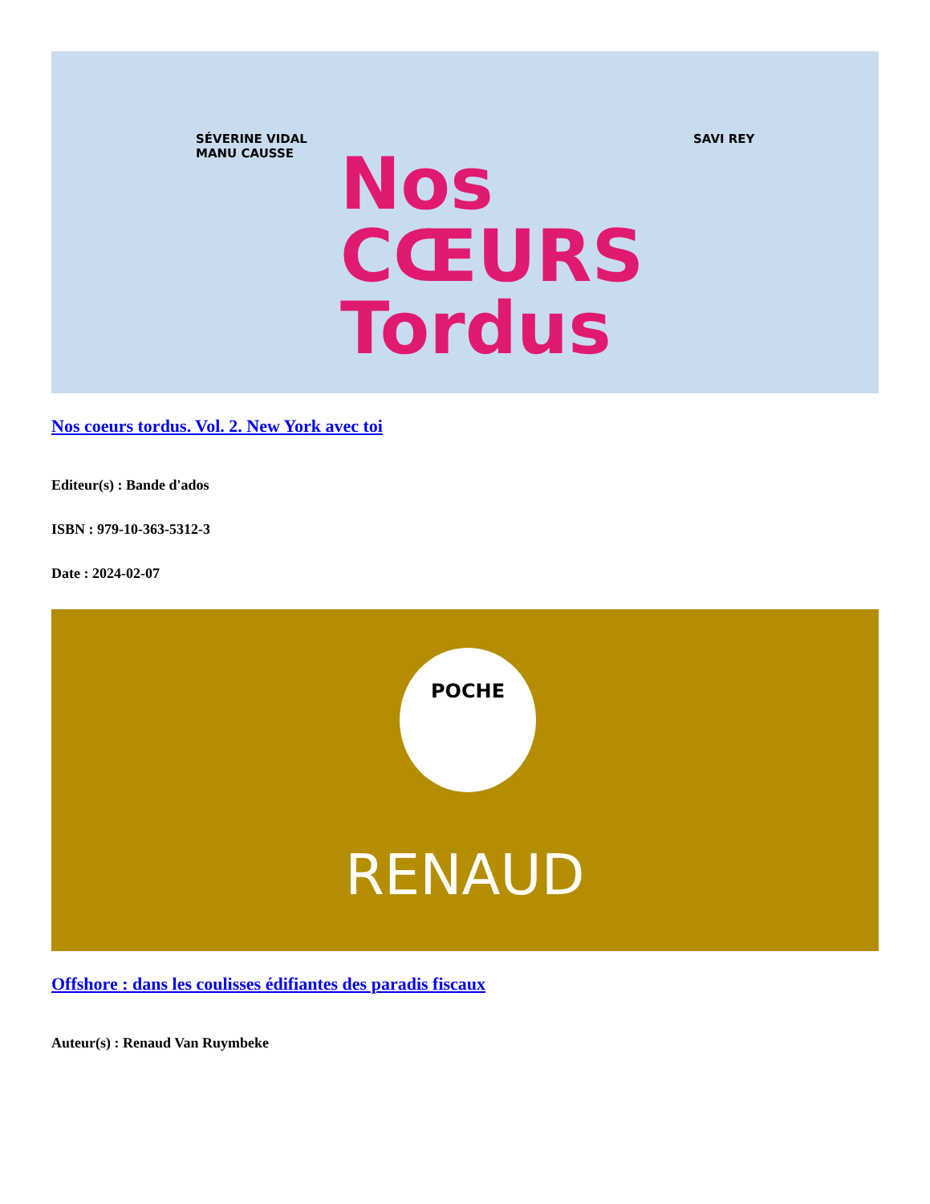SÉVERINE VIDAL
MANU CAUSSE
SAVI REY
Nos
CŒURS
Tordus
Nos coeurs tordus. Vol. 2. New York avec toi
Editeur(s) : Bande d'ados
ISBN : 979-10-363-5312-3
Date : 2024-02-07
POCHE
RENAUD
Offshore : dans les coulisses édifiantes des paradis fiscaux
Auteur(s) : Renaud Van Ruymbeke